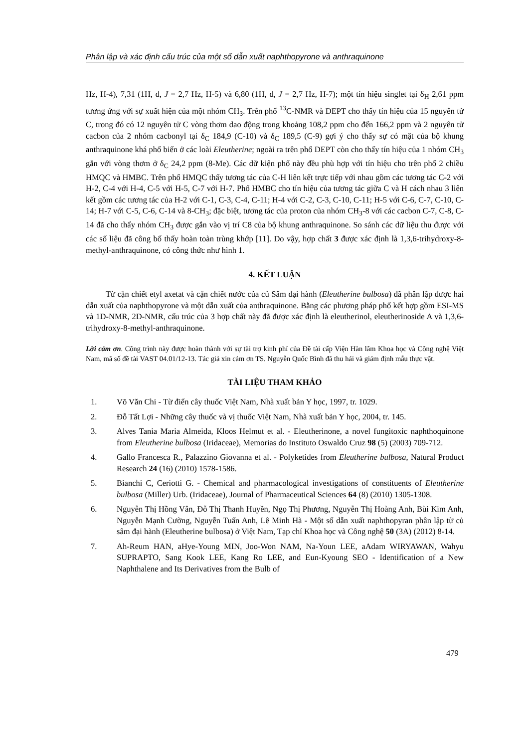Phân lập và xác định cấu trúc của một số dẫn xuất naphthopyrone và anthraquinone
Hz, H-4), 7,31 (1H, d, J = 2,7 Hz, H-5) và 6,80 (1H, d, J = 2,7 Hz, H-7); một tín hiệu singlet tại δ<sub>H</sub> 2,61 ppm tương ứng với sự xuất hiện của một nhóm CH<sub>3</sub>. Trên phổ <sup>13</sup>C-NMR và DEPT cho thấy tín hiệu của 15 nguyên tử C, trong đó có 12 nguyên tử C vòng thơm dao động trong khoảng 108,2 ppm cho đến 166,2 ppm và 2 nguyên tử cacbon của 2 nhóm cacbonyl tại δ<sub>C</sub> 184,9 (C-10) và δ<sub>C</sub> 189,5 (C-9) gợi ý cho thấy sự có mặt của bộ khung anthraquinone khá phổ biến ở các loài Eleutherine; ngoài ra trên phổ DEPT còn cho thấy tín hiệu của 1 nhóm CH<sub>3</sub> gắn với vòng thơm ở δ<sub>C</sub> 24,2 ppm (8-Me). Các dữ kiện phổ này đều phù hợp với tín hiệu cho trên phổ 2 chiều HMQC và HMBC. Trên phổ HMQC thấy tương tác của C-H liên kết trực tiếp với nhau gồm các tương tác C-2 với H-2, C-4 với H-4, C-5 với H-5, C-7 với H-7. Phổ HMBC cho tín hiệu của tương tác giữa C và H cách nhau 3 liên kết gồm các tương tác của H-2 với C-1, C-3, C-4, C-11; H-4 với C-2, C-3, C-10, C-11; H-5 với C-6, C-7, C-10, C-14; H-7 với C-5, C-6, C-14 và 8-CH<sub>3</sub>; đặc biệt, tương tác của proton của nhóm CH<sub>3</sub>-8 với các cacbon C-7, C-8, C-14 đã cho thấy nhóm CH<sub>3</sub> được gắn vào vị trí C8 của bộ khung anthraquinone. So sánh các dữ liệu thu được với các số liệu đã công bố thấy hoàn toàn trùng khớp [11]. Do vậy, hợp chất 3 được xác định là 1,3,6-trihydroxy-8-methyl-anthraquinone, có công thức như hình 1.
4. KẾT LUẬN
Từ cặn chiết etyl axetat và cặn chiết nước của củ Sâm đại hành (Eleutherine bulbosa) đã phân lập được hai dẫn xuất của naphthopyrone và một dẫn xuất của anthraquinone. Bằng các phương pháp phổ kết hợp gồm ESI-MS và 1D-NMR, 2D-NMR, cấu trúc của 3 hợp chất này đã được xác định là eleutherinol, eleutherinoside A và 1,3,6-trihydroxy-8-methyl-anthraquinone.
Lời cảm ơn. Công trình này được hoàn thành với sự tài trợ kinh phí của Đề tài cấp Viện Hàn lâm Khoa học và Công nghệ Việt Nam, mã số đề tài VAST 04.01/12-13. Tác giả xin cảm ơn TS. Nguyễn Quốc Bình đã thu hái và giám định mẫu thực vật.
TÀI LIỆU THAM KHẢO
1. Võ Văn Chi - Từ điển cây thuốc Việt Nam, Nhà xuất bản Y học, 1997, tr. 1029.
2. Đỗ Tất Lợi - Những cây thuốc và vị thuốc Việt Nam, Nhà xuất bản Y học, 2004, tr. 145.
3. Alves Tania Maria Almeida, Kloos Helmut et al. - Eleutherinone, a novel fungitoxic naphthoquinone from Eleutherine bulbosa (Iridaceae), Memorias do Instituto Oswaldo Cruz 98 (5) (2003) 709-712.
4. Gallo Francesca R., Palazzino Giovanna et al. - Polyketides from Eleutherine bulbosa, Natural Product Research 24 (16) (2010) 1578-1586.
5. Bianchi C, Ceriotti G. - Chemical and pharmacological investigations of constituents of Eleutherine bulbosa (Miller) Urb. (Iridaceae), Journal of Pharmaceutical Sciences 64 (8) (2010) 1305-1308.
6. Nguyễn Thị Hồng Vân, Đỗ Thị Thanh Huyền, Ngọ Thị Phương, Nguyễn Thị Hoàng Anh, Bùi Kim Anh, Nguyễn Mạnh Cường, Nguyễn Tuấn Anh, Lê Minh Hà - Một số dẫn xuất naphthopyran phân lập từ củ sâm đại hành (Eleutherine bulbosa) ở Việt Nam, Tạp chí Khoa học và Công nghệ 50 (3A) (2012) 8-14.
7. Ah-Reum HAN, aHye-Young MIN, Joo-Won NAM, Na-Youn LEE, aAdam WIRYAWAN, Wahyu SUPRAPTO, Sang Kook LEE, Kang Ro LEE, and Eun-Kyoung SEO - Identification of a New Naphthalene and Its Derivatives from the Bulb of
479